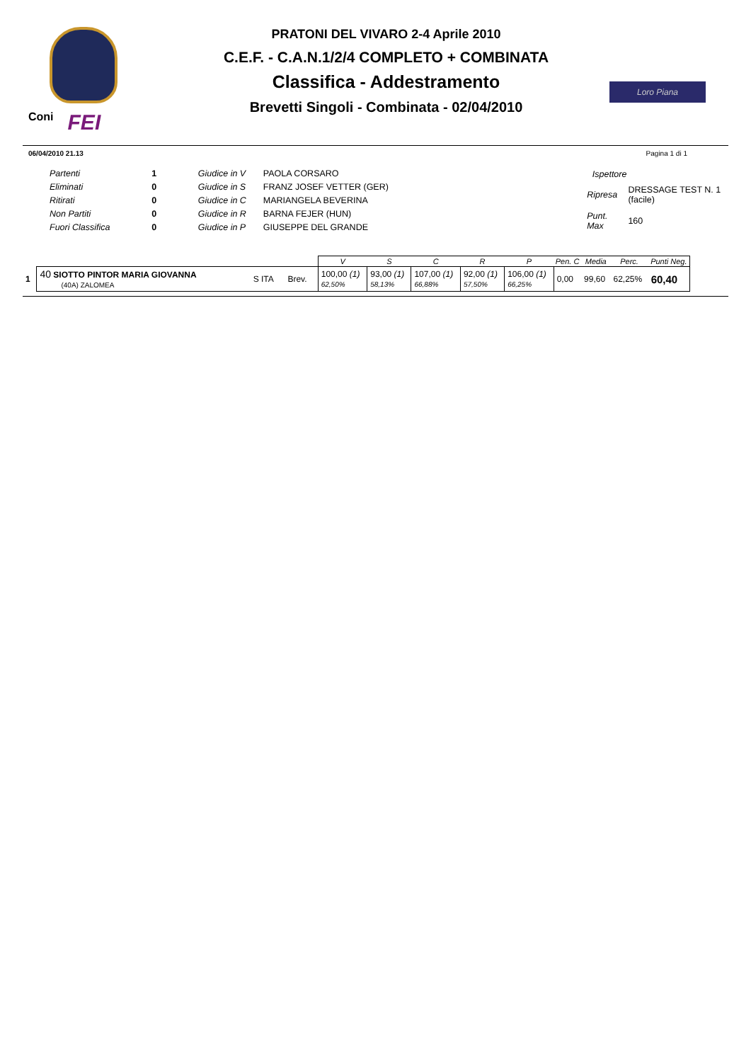Coni FEI
PRATONI DEL VIVARO 2-4 Aprile 2010
C.E.F. - C.A.N.1/2/4 COMPLETO + COMBINATA
Classifica - Addestramento
Brevetti Singoli - Combinata - 02/04/2010
Loro Piana
06/04/2010 21.13 Pagina 1 di 1
| Partenti | 1 |
| Eliminati | 0 |
| Ritirati | 0 |
| Non Partiti | 0 |
| Fuori Classifica | 0 |
| Giudice in V | PAOLA CORSARO |
| Giudice in S | FRANZ JOSEF VETTER (GER) |
| Giudice in C | MARIANGELA BEVERINA |
| Giudice in R | BARNA FEJER (HUN) |
| Giudice in P | GIUSEPPE DEL GRANDE |
| Ispettore | |
| Ripresa | DRESSAGE TEST N. 1 (facile) |
| Punt. Max | 160 |
| | | | | V | S | C | R | P | Pen. C | Media | Perc. | Punti Neg. |
| --- | --- | --- | --- | --- | --- | --- | --- | --- | --- | --- | --- | --- |
| 1 | 40 SIOTTO PINTOR MARIA GIOVANNA (40A) ZALOMEA | S ITA | Brev. | 100,00 (1) 62,50% | 93,00 (1) 58,13% | 107,00 (1) 66,88% | 92,00 (1) 57,50% | 106,00 (1) 66,25% | 0,00 | 99,60 | 62,25% | 60,40 |